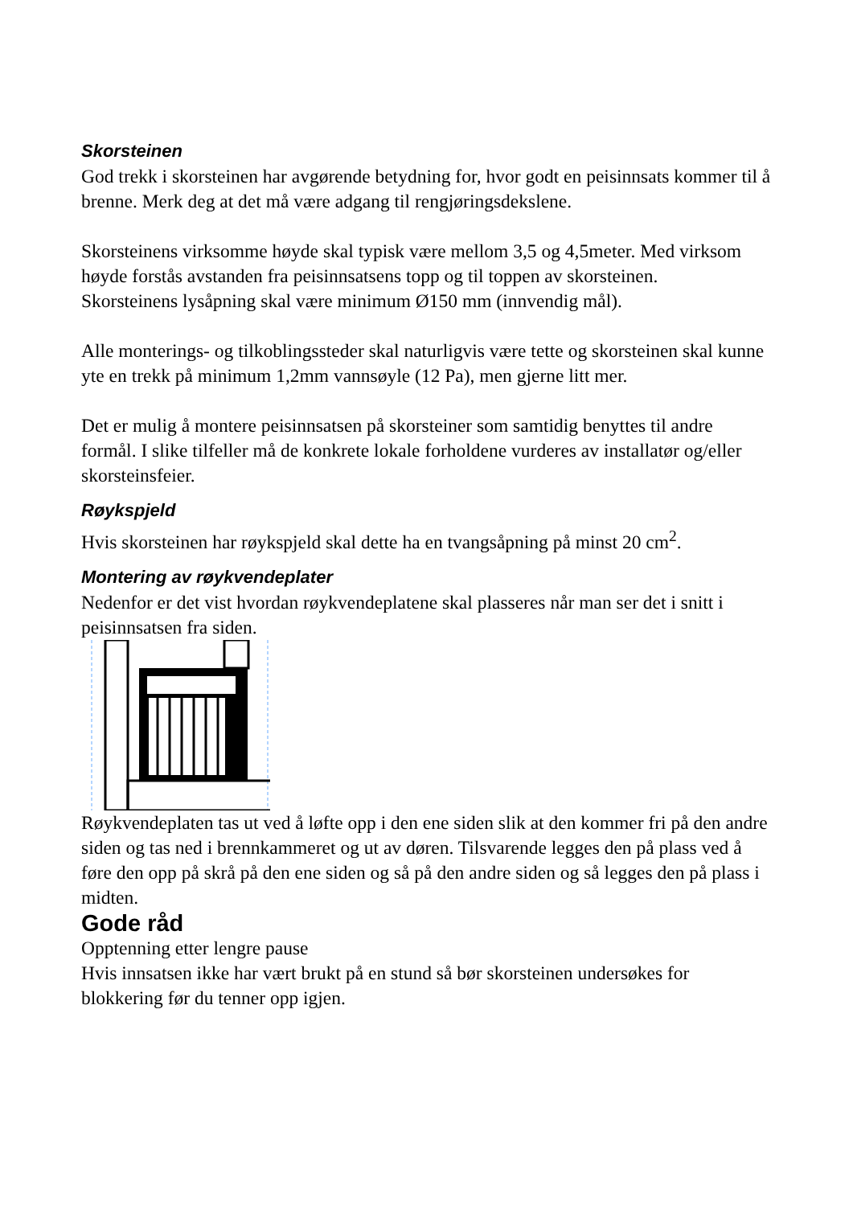Skorsteinen
God trekk i skorsteinen har avgørende betydning for, hvor godt en peisinnsats kommer til å brenne. Merk deg at det må være adgang til rengjøringsdekslene.
Skorsteinens virksomme høyde skal typisk være mellom 3,5 og 4,5meter. Med virksom høyde forstås avstanden fra peisinnsatsens topp og til toppen av skorsteinen.
Skorsteinens lysåpning skal være minimum Ø150 mm (innvendig mål).
Alle monterings- og tilkoblingssteder skal naturligvis være tette og skorsteinen skal kunne yte en trekk på minimum 1,2mm vannsøyle (12 Pa), men gjerne litt mer.
Det er mulig å montere peisinnsatsen på skorsteiner som samtidig benyttes til andre formål. I slike tilfeller må de konkrete lokale forholdene vurderes av installatør og/eller skorsteinsfeier.
Røykspjeld
Hvis skorsteinen har røykspjeld skal dette ha en tvangsåpning på minst 20 cm<sup>2</sup>.
Montering av røykvendeplater
Nedenfor er det vist hvordan røykvendeplatene skal plasseres når man ser det i snitt i peisinnsatsen fra siden.
Røykvendeplaten tas ut ved å løfte opp i den ene siden slik at den kommer fri på den andre siden og tas ned i brennkammeret og ut av døren. Tilsvarende legges den på plass ved å føre den opp på skrå på den ene siden og så på den andre siden og så legges den på plass i midten.
Gode råd
Opptenning etter lengre pause
Hvis innsatsen ikke har vært brukt på en stund så bør skorsteinen undersøkes for blokkering før du tenner opp igjen.